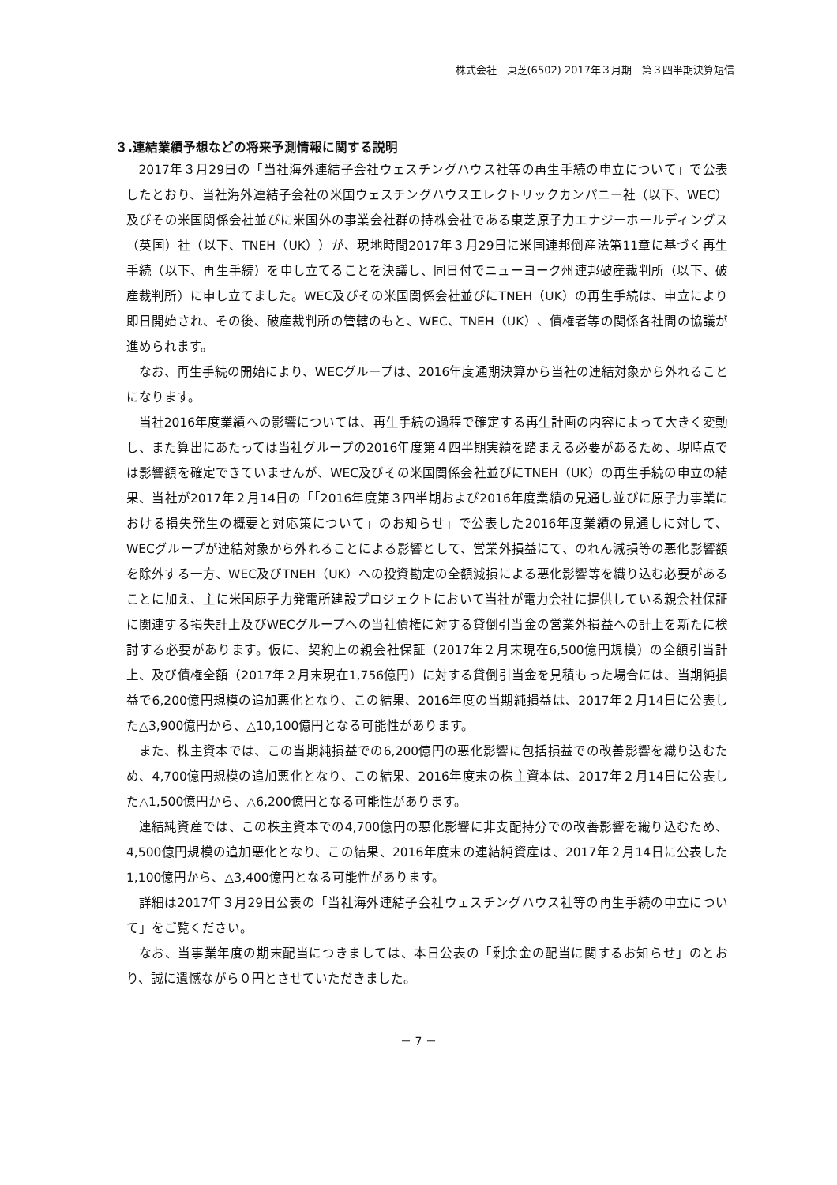株式会社　東芝(6502) 2017年３月期　第３四半期決算短信
３.連結業績予想などの将来予測情報に関する説明
2017年３月29日の「当社海外連結子会社ウェスチングハウス社等の再生手続の申立について」で公表したとおり、当社海外連結子会社の米国ウェスチングハウスエレクトリックカンパニー社（以下、WEC）及びその米国関係会社並びに米国外の事業会社群の持株会社である東芝原子力エナジーホールディングス（英国）社（以下、TNEH（UK））が、現地時間2017年３月29日に米国連邦倒産法第11章に基づく再生手続（以下、再生手続）を申し立てることを決議し、同日付でニューヨーク州連邦破産裁判所（以下、破産裁判所）に申し立てました。WEC及びその米国関係会社並びにTNEH（UK）の再生手続は、申立により即日開始され、その後、破産裁判所の管轄のもと、WEC、TNEH（UK）、債権者等の関係各社間の協議が進められます。
なお、再生手続の開始により、WECグループは、2016年度通期決算から当社の連結対象から外れることになります。
当社2016年度業績への影響については、再生手続の過程で確定する再生計画の内容によって大きく変動し、また算出にあたっては当社グループの2016年度第４四半期実績を踏まえる必要があるため、現時点では影響額を確定できていませんが、WEC及びその米国関係会社並びにTNEH（UK）の再生手続の申立の結果、当社が2017年２月14日の「「2016年度第３四半期および2016年度業績の見通し並びに原子力事業における損失発生の概要と対応策について」のお知らせ」で公表した2016年度業績の見通しに対して、WECグループが連結対象から外れることによる影響として、営業外損益にて、のれん減損等の悪化影響額を除外する一方、WEC及びTNEH（UK）への投資勘定の全額減損による悪化影響等を織り込む必要があることに加え、主に米国原子力発電所建設プロジェクトにおいて当社が電力会社に提供している親会社保証に関連する損失計上及びWECグループへの当社債権に対する貸倒引当金の営業外損益への計上を新たに検討する必要があります。仮に、契約上の親会社保証（2017年２月末現在6,500億円規模）の全額引当計上、及び債権全額（2017年２月末現在1,756億円）に対する貸倒引当金を見積もった場合には、当期純損益で6,200億円規模の追加悪化となり、この結果、2016年度の当期純損益は、2017年２月14日に公表した△3,900億円から、△10,100億円となる可能性があります。
また、株主資本では、この当期純損益での6,200億円の悪化影響に包括損益での改善影響を織り込むため、4,700億円規模の追加悪化となり、この結果、2016年度末の株主資本は、2017年２月14日に公表した△1,500億円から、△6,200億円となる可能性があります。
連結純資産では、この株主資本での4,700億円の悪化影響に非支配持分での改善影響を織り込むため、4,500億円規模の追加悪化となり、この結果、2016年度末の連結純資産は、2017年２月14日に公表した1,100億円から、△3,400億円となる可能性があります。
詳細は2017年３月29日公表の「当社海外連結子会社ウェスチングハウス社等の再生手続の申立について」をご覧ください。
なお、当事業年度の期末配当につきましては、本日公表の「剰余金の配当に関するお知らせ」のとおり、誠に遺憾ながら０円とさせていただきました。
－ 7 －